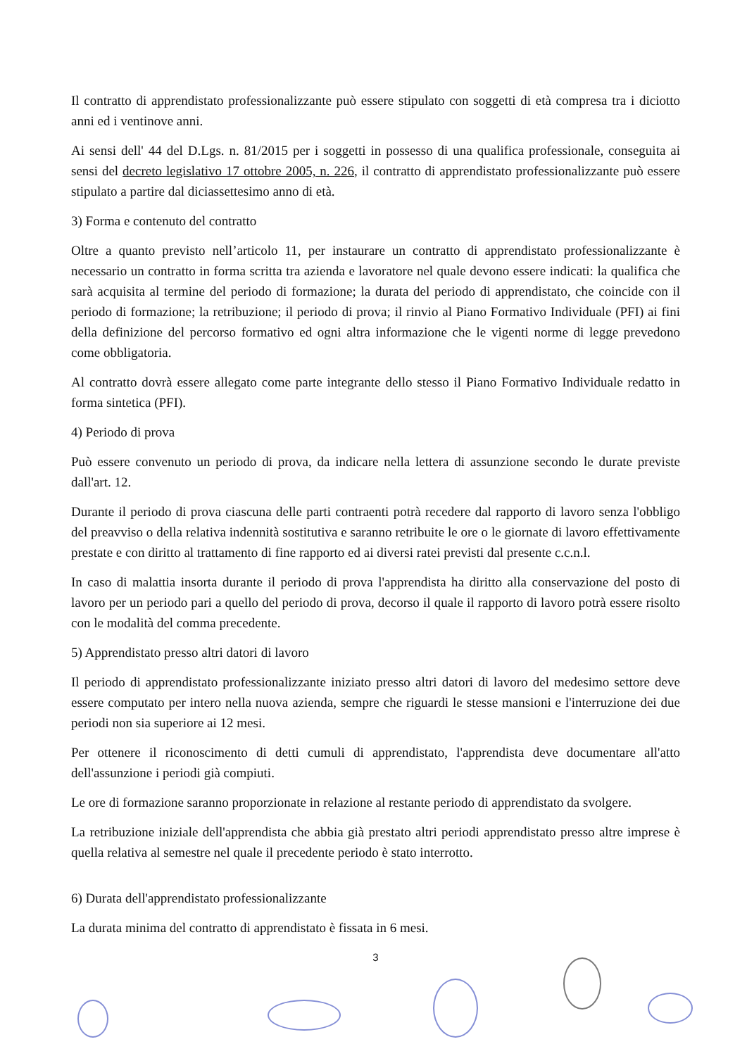Il contratto di apprendistato professionalizzante può essere stipulato con soggetti di età compresa tra i diciotto anni ed i ventinove anni.
Ai sensi dell' 44 del D.Lgs. n. 81/2015 per i soggetti in possesso di una qualifica professionale, conseguita ai sensi del decreto legislativo 17 ottobre 2005, n. 226, il contratto di apprendistato professionalizzante può essere stipulato a partire dal diciassettesimo anno di età.
3) Forma e contenuto del contratto
Oltre a quanto previsto nell’articolo 11, per instaurare un contratto di apprendistato professionalizzante è necessario un contratto in forma scritta tra azienda e lavoratore nel quale devono essere indicati: la qualifica che sarà acquisita al termine del periodo di formazione; la durata del periodo di apprendistato, che coincide con il periodo di formazione; la retribuzione; il periodo di prova; il rinvio al Piano Formativo Individuale (PFI) ai fini della definizione del percorso formativo ed ogni altra informazione che le vigenti norme di legge prevedono come obbligatoria.
Al contratto dovrà essere allegato come parte integrante dello stesso il Piano Formativo Individuale redatto in forma sintetica (PFI).
4) Periodo di prova
Può essere convenuto un periodo di prova, da indicare nella lettera di assunzione secondo le durate previste dall'art. 12.
Durante il periodo di prova ciascuna delle parti contraenti potrà recedere dal rapporto di lavoro senza l'obbligo del preavviso o della relativa indennità sostitutiva e saranno retribuite le ore o le giornate di lavoro effettivamente prestate e con diritto al trattamento di fine rapporto ed ai diversi ratei previsti dal presente c.c.n.l.
In caso di malattia insorta durante il periodo di prova l'apprendista ha diritto alla conservazione del posto di lavoro per un periodo pari a quello del periodo di prova, decorso il quale il rapporto di lavoro potrà essere risolto con le modalità del comma precedente.
5) Apprendistato presso altri datori di lavoro
Il periodo di apprendistato professionalizzante iniziato presso altri datori di lavoro del medesimo settore deve essere computato per intero nella nuova azienda, sempre che riguardi le stesse mansioni e l'interruzione dei due periodi non sia superiore ai 12 mesi.
Per ottenere il riconoscimento di detti cumuli di apprendistato, l'apprendista deve documentare all'atto dell'assunzione i periodi già compiuti.
Le ore di formazione saranno proporzionate in relazione al restante periodo di apprendistato da svolgere.
La retribuzione iniziale dell'apprendista che abbia già prestato altri periodi apprendistato presso altre imprese è quella relativa al semestre nel quale il precedente periodo è stato interrotto.
6) Durata dell'apprendistato professionalizzante
La durata minima del contratto di apprendistato è fissata in 6 mesi.
3